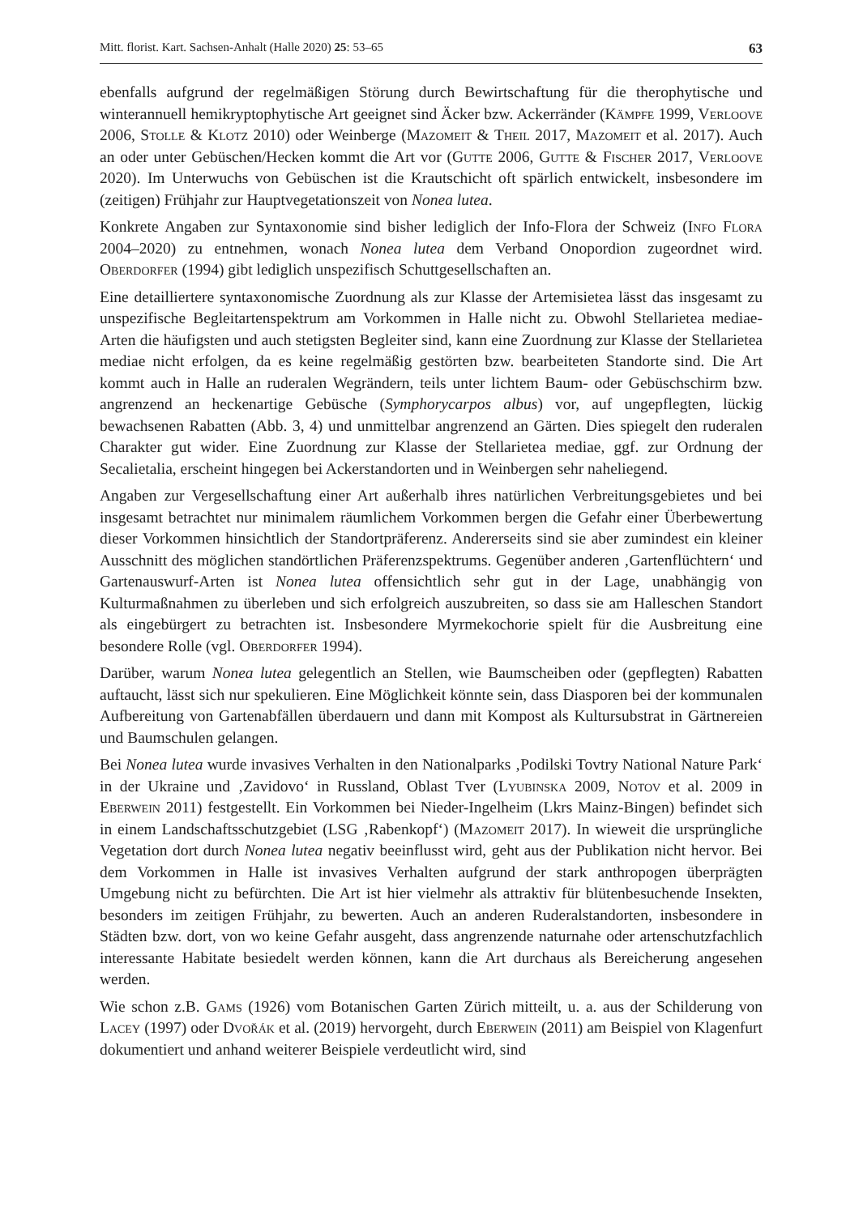Mitt. florist. Kart. Sachsen-Anhalt (Halle 2020) 25: 53–65 63
ebenfalls aufgrund der regelmäßigen Störung durch Bewirtschaftung für die therophytische und winterannuell hemikryptophytische Art geeignet sind Äcker bzw. Ackerränder (Kämpfe 1999, Verloove 2006, Stolle & Klotz 2010) oder Weinberge (Mazomeit & Theil 2017, Mazomeit et al. 2017). Auch an oder unter Gebüschen/Hecken kommt die Art vor (Gutte 2006, Gutte & Fischer 2017, Verloove 2020). Im Unterwuchs von Gebüschen ist die Krautschicht oft spärlich entwickelt, insbesondere im (zeitigen) Frühjahr zur Hauptvegetationszeit von Nonea lutea.
Konkrete Angaben zur Syntaxonomie sind bisher lediglich der Info-Flora der Schweiz (Info Flora 2004–2020) zu entnehmen, wonach Nonea lutea dem Verband Onopordion zugeordnet wird. Oberdorfer (1994) gibt lediglich unspezifisch Schuttgesellschaften an.
Eine detailliertere syntaxonomische Zuordnung als zur Klasse der Artemisietea lässt das insgesamt zu unspezifische Begleitartenspektrum am Vorkommen in Halle nicht zu. Obwohl Stellarietea mediae-Arten die häufigsten und auch stetigsten Begleiter sind, kann eine Zuordnung zur Klasse der Stellarietea mediae nicht erfolgen, da es keine regelmäßig gestörten bzw. bearbeiteten Standorte sind. Die Art kommt auch in Halle an ruderalen Wegrändern, teils unter lichtem Baum- oder Gebüschschirm bzw. angrenzend an heckenartige Gebüsche (Symphorycarpos albus) vor, auf ungepflegten, lückig bewachsenen Rabatten (Abb. 3, 4) und unmittelbar angrenzend an Gärten. Dies spiegelt den ruderalen Charakter gut wider. Eine Zuordnung zur Klasse der Stellarietea mediae, ggf. zur Ordnung der Secalietalia, erscheint hingegen bei Ackerstandorten und in Weinbergen sehr naheliegend.
Angaben zur Vergesellschaftung einer Art außerhalb ihres natürlichen Verbreitungsgebietes und bei insgesamt betrachtet nur minimalem räumlichem Vorkommen bergen die Gefahr einer Überbewertung dieser Vorkommen hinsichtlich der Standortpräferenz. Andererseits sind sie aber zumindest ein kleiner Ausschnitt des möglichen standörtlichen Präferenzspektrums. Gegenüber anderen ‚Gartenflüchtern‘ und Gartenauswurf-Arten ist Nonea lutea offensichtlich sehr gut in der Lage, unabhängig von Kulturmaßnahmen zu überleben und sich erfolgreich auszubreiten, so dass sie am Halleschen Standort als eingebürgert zu betrachten ist. Insbesondere Myrmekochorie spielt für die Ausbreitung eine besondere Rolle (vgl. Oberdorfer 1994).
Darüber, warum Nonea lutea gelegentlich an Stellen, wie Baumscheiben oder (gepflegten) Rabatten auftaucht, lässt sich nur spekulieren. Eine Möglichkeit könnte sein, dass Diasporen bei der kommunalen Aufbereitung von Gartenabfällen überdauern und dann mit Kompost als Kultursubstrat in Gärtnereien und Baumschulen gelangen.
Bei Nonea lutea wurde invasives Verhalten in den Nationalparks ‚Podilski Tovtry National Nature Park‘ in der Ukraine und ‚Zavidovo‘ in Russland, Oblast Tver (Lyubinska 2009, Notov et al. 2009 in Eberwein 2011) festgestellt. Ein Vorkommen bei Nieder-Ingelheim (Lkrs Mainz-Bingen) befindet sich in einem Landschaftsschutzgebiet (LSG ‚Rabenkopf‘) (Mazomeit 2017). In wieweit die ursprüngliche Vegetation dort durch Nonea lutea negativ beeinflusst wird, geht aus der Publikation nicht hervor. Bei dem Vorkommen in Halle ist invasives Verhalten aufgrund der stark anthropogen überprägten Umgebung nicht zu befürchten. Die Art ist hier vielmehr als attraktiv für blütenbesuchende Insekten, besonders im zeitigen Frühjahr, zu bewerten. Auch an anderen Ruderalstandorten, insbesondere in Städten bzw. dort, von wo keine Gefahr ausgeht, dass angrenzende naturnahe oder artenschutzfachlich interessante Habitate besiedelt werden können, kann die Art durchaus als Bereicherung angesehen werden.
Wie schon z.B. Gams (1926) vom Botanischen Garten Zürich mitteilt, u. a. aus der Schilderung von Lacey (1997) oder Dvořák et al. (2019) hervorgeht, durch Eberwein (2011) am Beispiel von Klagenfurt dokumentiert und anhand weiterer Beispiele verdeutlicht wird, sind